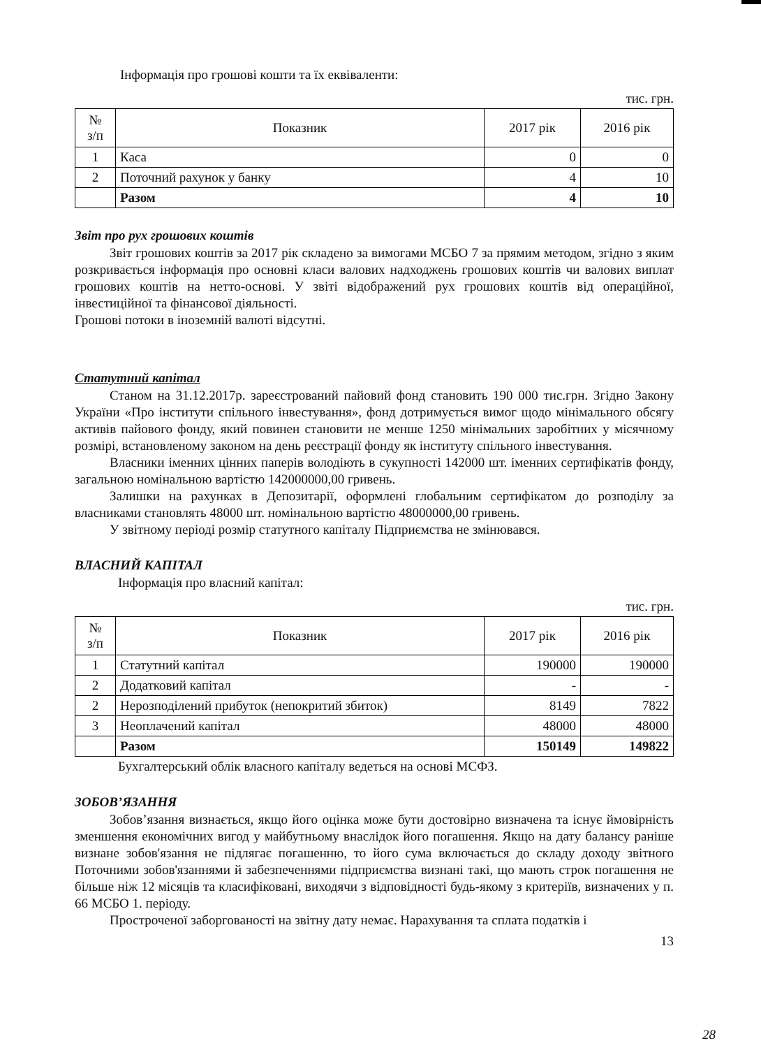Інформація про грошові кошти та їх еквіваленти:
тис. грн.
| № з/п | Показник | 2017 рік | 2016 рік |
| --- | --- | --- | --- |
| 1 | Каса | 0 | 0 |
| 2 | Поточний рахунок у банку | 4 | 10 |
| | Разом | 4 | 10 |
Звіт про рух грошових коштів
Звіт грошових коштів за 2017 рік складено за вимогами МСБО 7 за прямим методом, згідно з яким розкривається інформація про основні класи валових надходжень грошових коштів чи валових виплат грошових коштів на нетто-основі. У звіті відображений рух грошових коштів від операційної, інвестиційної та фінансової діяльності.
Грошові потоки в іноземній валюті відсутні.
Статутний капітал
Станом на 31.12.2017р. зареєстрований пайовий фонд становить 190 000 тис.грн. Згідно Закону України «Про інститути спільного інвестування», фонд дотримується вимог щодо мінімального обсягу активів пайового фонду, який повинен становити не менше 1250 мінімальних заробітних у місячному розмірі, встановленому законом на день реєстрації фонду як інституту спільного інвестування.
Власники іменних цінних паперів володіють в сукупності 142000 шт. іменних сертифікатів фонду, загальною номінальною вартістю 142000000,00 гривень.
Залишки на рахунках в Депозитарії, оформлені глобальним сертифікатом до розподілу за власниками становлять 48000 шт. номінальною вартістю 48000000,00 гривень.
У звітному періоді розмір статутного капіталу Підприємства не змінювався.
ВЛАСНИЙ КАПІТАЛ
Інформація про власний капітал:
тис. грн.
| № з/п | Показник | 2017 рік | 2016 рік |
| --- | --- | --- | --- |
| 1 | Статутний капітал | 190000 | 190000 |
| 2 | Додатковий капітал | - | - |
| 2 | Нерозподілений прибуток (непокритий збиток) | 8149 | 7822 |
| 3 | Неоплачений капітал | 48000 | 48000 |
| | Разом | 150149 | 149822 |
Бухгалтерський облік власного капіталу ведеться на основі МСФЗ.
ЗОБОВ’ЯЗАННЯ
Зобов’язання визнається, якщо його оцінка може бути достовірно визначена та існує ймовірність зменшення економічних вигод у майбутньому внаслідок його погашення. Якщо на дату балансу раніше визнане зобов'язання не підлягає погашенню, то його сума включається до складу доходу звітного Поточними зобов'язаннями й забезпеченнями підприємства визнані такі, що мають строк погашення не більше ніж 12 місяців та класифіковані, виходячи з відповідності будь-якому з критеріїв, визначених у п. 66 МСБО 1. періоду.
Простроченої заборгованості на звітну дату немає. Нарахування та сплата податків і
13
28